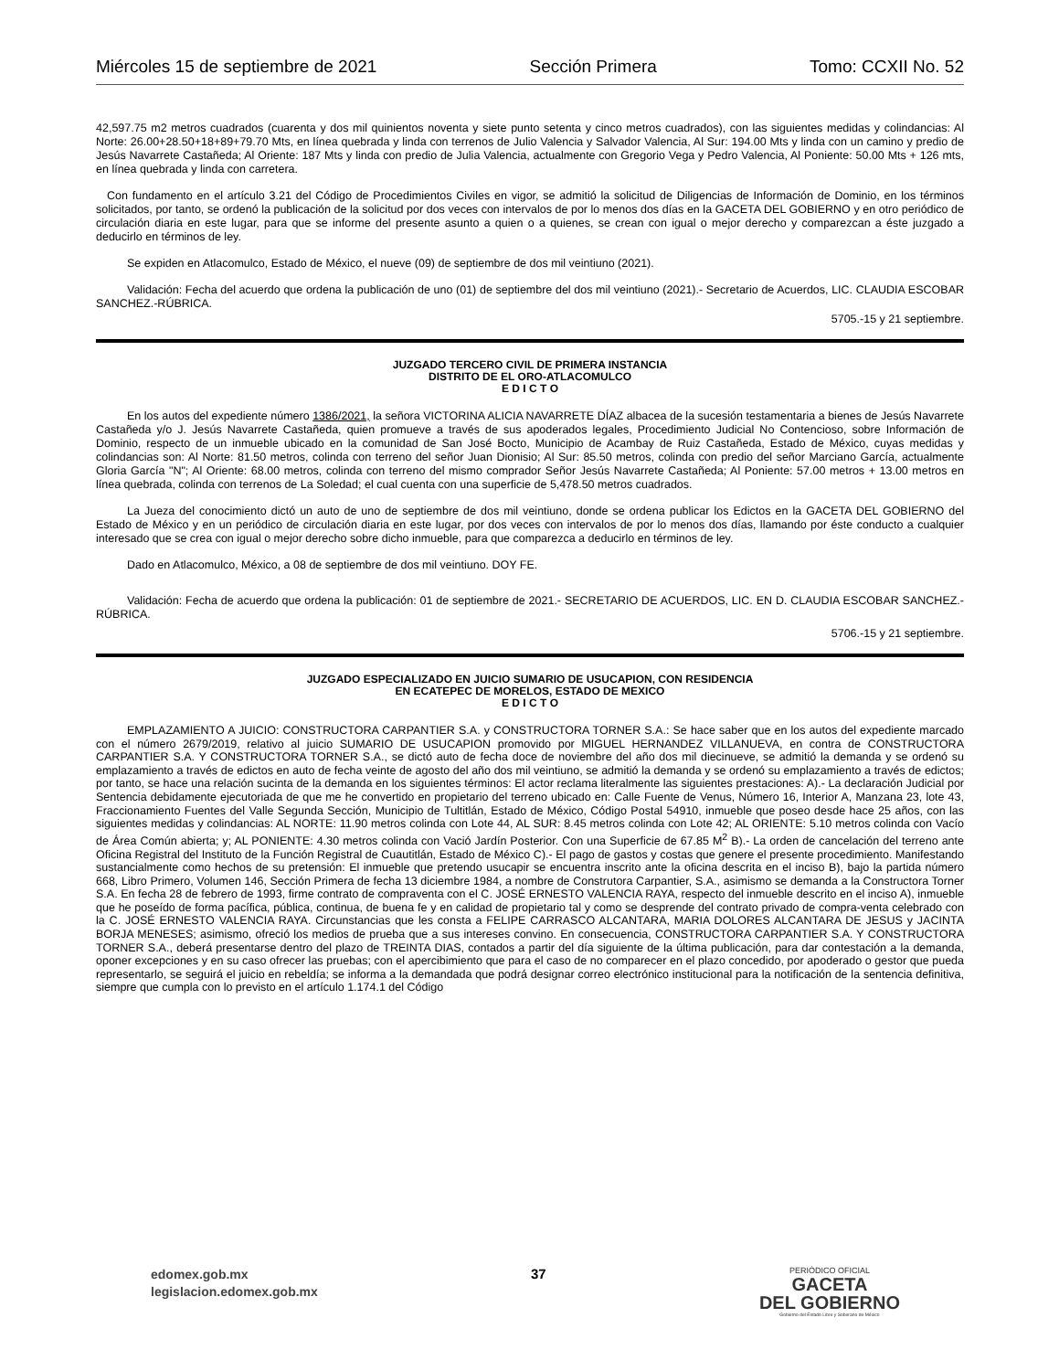Miércoles 15 de septiembre de 2021 Sección Primera Tomo: CCXII No. 52
42,597.75 m2 metros cuadrados (cuarenta y dos mil quinientos noventa y siete punto setenta y cinco metros cuadrados), con las siguientes medidas y colindancias: Al Norte: 26.00+28.50+18+89+79.70 Mts, en línea quebrada y linda con terrenos de Julio Valencia y Salvador Valencia, Al Sur: 194.00 Mts y linda con un camino y predio de Jesús Navarrete Castañeda; Al Oriente: 187 Mts y linda con predio de Julia Valencia, actualmente con Gregorio Vega y Pedro Valencia, Al Poniente: 50.00 Mts + 126 mts, en línea quebrada y linda con carretera.
Con fundamento en el artículo 3.21 del Código de Procedimientos Civiles en vigor, se admitió la solicitud de Diligencias de Información de Dominio, en los términos solicitados, por tanto, se ordenó la publicación de la solicitud por dos veces con intervalos de por lo menos dos días en la GACETA DEL GOBIERNO y en otro periódico de circulación diaria en este lugar, para que se informe del presente asunto a quien o a quienes, se crean con igual o mejor derecho y comparezcan a éste juzgado a deducirlo en términos de ley.
Se expiden en Atlacomulco, Estado de México, el nueve (09) de septiembre de dos mil veintiuno (2021).
Validación: Fecha del acuerdo que ordena la publicación de uno (01) de septiembre del dos mil veintiuno (2021).- Secretario de Acuerdos, LIC. CLAUDIA ESCOBAR SANCHEZ.-RÚBRICA.
5705.-15 y 21 septiembre.
JUZGADO TERCERO CIVIL DE PRIMERA INSTANCIA
DISTRITO DE EL ORO-ATLACOMULCO
E D I C T O
En los autos del expediente número 1386/2021, la señora VICTORINA ALICIA NAVARRETE DÍAZ albacea de la sucesión testamentaria a bienes de Jesús Navarrete Castañeda y/o J. Jesús Navarrete Castañeda, quien promueve a través de sus apoderados legales, Procedimiento Judicial No Contencioso, sobre Información de Dominio, respecto de un inmueble ubicado en la comunidad de San José Bocto, Municipio de Acambay de Ruiz Castañeda, Estado de México, cuyas medidas y colindancias son: Al Norte: 81.50 metros, colinda con terreno del señor Juan Dionisio; Al Sur: 85.50 metros, colinda con predio del señor Marciano García, actualmente Gloria García "N"; Al Oriente: 68.00 metros, colinda con terreno del mismo comprador Señor Jesús Navarrete Castañeda; Al Poniente: 57.00 metros + 13.00 metros en línea quebrada, colinda con terrenos de La Soledad; el cual cuenta con una superficie de 5,478.50 metros cuadrados.
La Jueza del conocimiento dictó un auto de uno de septiembre de dos mil veintiuno, donde se ordena publicar los Edictos en la GACETA DEL GOBIERNO del Estado de México y en un periódico de circulación diaria en este lugar, por dos veces con intervalos de por lo menos dos días, llamando por éste conducto a cualquier interesado que se crea con igual o mejor derecho sobre dicho inmueble, para que comparezca a deducirlo en términos de ley.
Dado en Atlacomulco, México, a 08 de septiembre de dos mil veintiuno. DOY FE.
Validación: Fecha de acuerdo que ordena la publicación: 01 de septiembre de 2021.- SECRETARIO DE ACUERDOS, LIC. EN D. CLAUDIA ESCOBAR SANCHEZ.-RÚBRICA.
5706.-15 y 21 septiembre.
JUZGADO ESPECIALIZADO EN JUICIO SUMARIO DE USUCAPION, CON RESIDENCIA
EN ECATEPEC DE MORELOS, ESTADO DE MEXICO
E D I C T O
EMPLAZAMIENTO A JUICIO: CONSTRUCTORA CARPANTIER S.A. y CONSTRUCTORA TORNER S.A.: Se hace saber que en los autos del expediente marcado con el número 2679/2019, relativo al juicio SUMARIO DE USUCAPION promovido por MIGUEL HERNANDEZ VILLANUEVA, en contra de CONSTRUCTORA CARPANTIER S.A. Y CONSTRUCTORA TORNER S.A., se dictó auto de fecha doce de noviembre del año dos mil diecinueve, se admitió la demanda y se ordenó su emplazamiento a través de edictos en auto de fecha veinte de agosto del año dos mil veintiuno, se admitió la demanda y se ordenó su emplazamiento a través de edictos; por tanto, se hace una relación sucinta de la demanda en los siguientes términos: El actor reclama literalmente las siguientes prestaciones: A).- La declaración Judicial por Sentencia debidamente ejecutoriada de que me he convertido en propietario del terreno ubicado en: Calle Fuente de Venus, Número 16, Interior A, Manzana 23, lote 43, Fraccionamiento Fuentes del Valle Segunda Sección, Municipio de Tultitlán, Estado de México, Código Postal 54910, inmueble que poseo desde hace 25 años, con las siguientes medidas y colindancias: AL NORTE: 11.90 metros colinda con Lote 44, AL SUR: 8.45 metros colinda con Lote 42; AL ORIENTE: 5.10 metros colinda con Vacío de Área Común abierta; y; AL PONIENTE: 4.30 metros colinda con Vació Jardín Posterior. Con una Superficie de 67.85 M<sup>2</sup> B).- La orden de cancelación del terreno ante Oficina Registral del Instituto de la Función Registral de Cuautitlán, Estado de México C).- El pago de gastos y costas que genere el presente procedimiento. Manifestando sustancialmente como hechos de su pretensión: El inmueble que pretendo usucapir se encuentra inscrito ante la oficina descrita en el inciso B), bajo la partida número 668, Libro Primero, Volumen 146, Sección Primera de fecha 13 diciembre 1984, a nombre de Construtora Carpantier, S.A., asimismo se demanda a la Constructora Torner S.A. En fecha 28 de febrero de 1993, firme contrato de compraventa con el C. JOSÉ ERNESTO VALENCIA RAYA, respecto del inmueble descrito en el inciso A), inmueble que he poseído de forma pacífica, pública, continua, de buena fe y en calidad de propietario tal y como se desprende del contrato privado de compra-venta celebrado con la C. JOSÉ ERNESTO VALENCIA RAYA. Circunstancias que les consta a FELIPE CARRASCO ALCANTARA, MARIA DOLORES ALCANTARA DE JESUS y JACINTA BORJA MENESES; asimismo, ofreció los medios de prueba que a sus intereses convino. En consecuencia, CONSTRUCTORA CARPANTIER S.A. Y CONSTRUCTORA TORNER S.A., deberá presentarse dentro del plazo de TREINTA DIAS, contados a partir del día siguiente de la última publicación, para dar contestación a la demanda, oponer excepciones y en su caso ofrecer las pruebas; con el apercibimiento que para el caso de no comparecer en el plazo concedido, por apoderado o gestor que pueda representarlo, se seguirá el juicio en rebeldía; se informa a la demandada que podrá designar correo electrónico institucional para la notificación de la sentencia definitiva, siempre que cumpla con lo previsto en el artículo 1.174.1 del Código
edomex.gob.mx
legislacion.edomex.gob.mx
37
PERIÓDICO OFICIAL
GACETA
DEL GOBIERNO
Gobierno del Estado Libre y Soberano de México